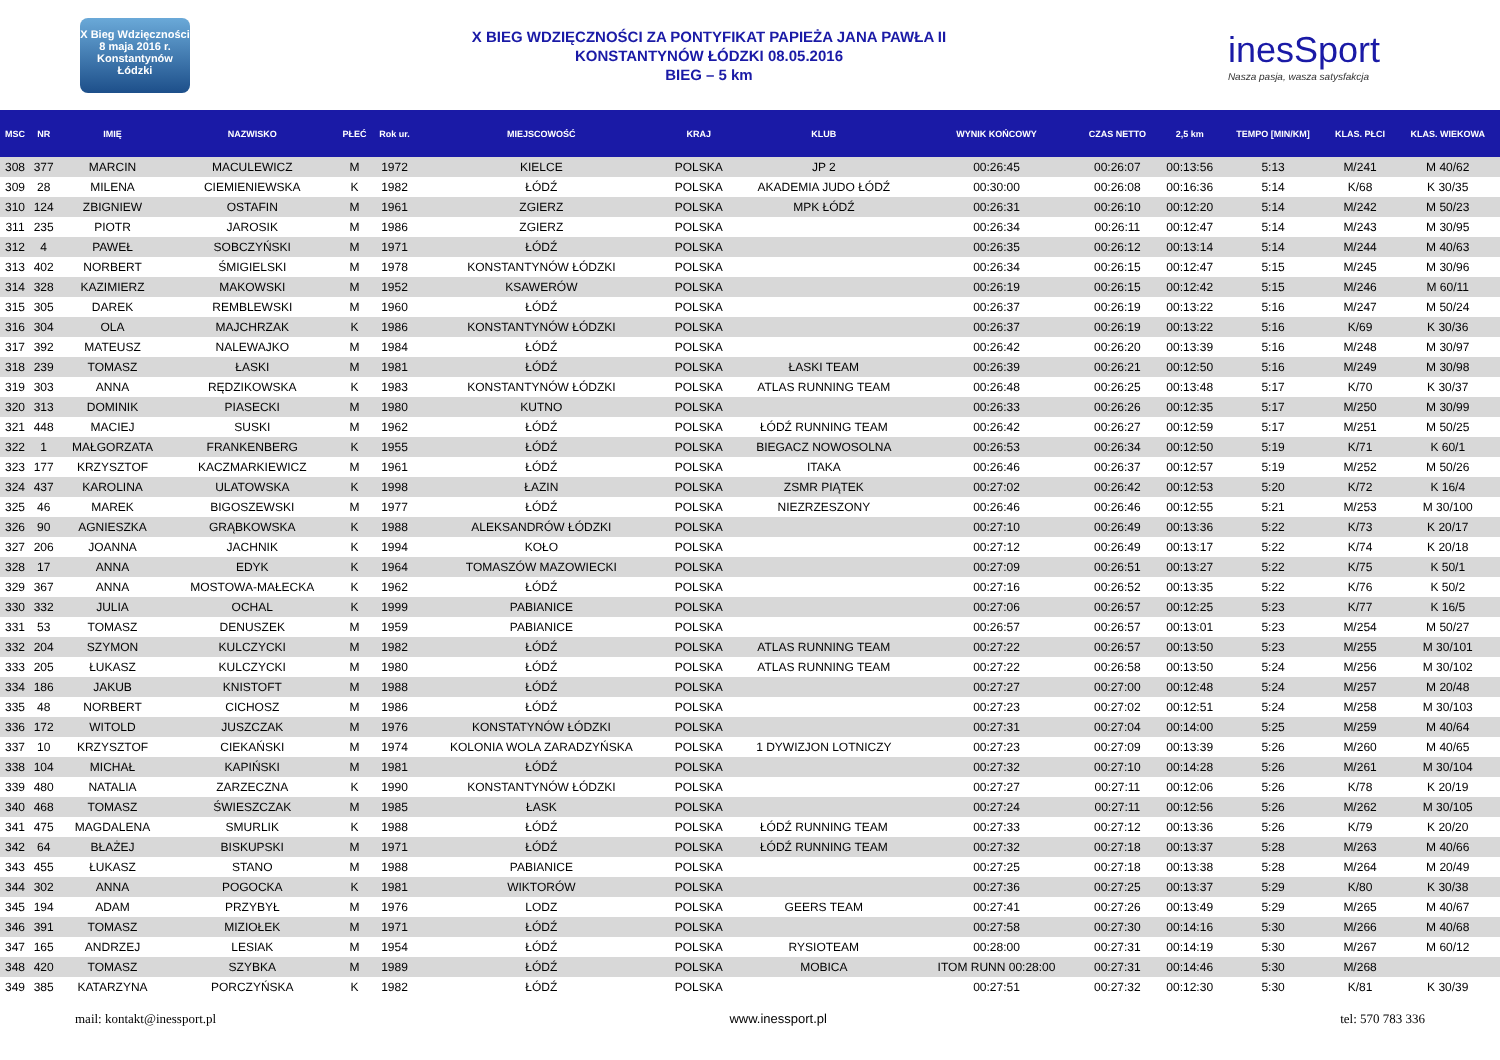X Bieg Wdzięczności
8 maja 2016 r.
Konstantynów Łódzki
X BIEG WDZIĘCZNOŚCI ZA PONTYFIKAT PAPIEŻA JANA PAWŁA II
KONSTANTYNÓW ŁÓDZKI 08.05.2016
BIEG – 5 km
inesSport
Nasza pasja, wasza satysfakcja
| MSC | NR | IMIĘ | NAZWISKO | PŁEĆ | Rok ur. | MIEJSCOWOŚĆ | KRAJ | KLUB | WYNIK KOŃCOWY | CZAS NETTO | 2,5 km | TEMPO [MIN/KM] | KLAS. PŁCI | KLAS. WIEKOWA |
| --- | --- | --- | --- | --- | --- | --- | --- | --- | --- | --- | --- | --- | --- | --- |
| 308 | 377 | MARCIN | MACULEWICZ | M | 1972 | KIELCE | POLSKA | JP 2 | 00:26:45 | 00:26:07 | 00:13:56 | 5:13 | M/241 | M 40/62 |
| 309 | 28 | MILENA | CIEMIENIEWSKA | K | 1982 | ŁÓDŹ | POLSKA | AKADEMIA JUDO ŁÓDŹ | 00:30:00 | 00:26:08 | 00:16:36 | 5:14 | K/68 | K 30/35 |
| 310 | 124 | ZBIGNIEW | OSTAFIN | M | 1961 | ZGIERZ | POLSKA | MPK ŁÓDŹ | 00:26:31 | 00:26:10 | 00:12:20 | 5:14 | M/242 | M 50/23 |
| 311 | 235 | PIOTR | JAROSIK | M | 1986 | ZGIERZ | POLSKA | | 00:26:34 | 00:26:11 | 00:12:47 | 5:14 | M/243 | M 30/95 |
| 312 | 4 | PAWEŁ | SOBCZYŃSKI | M | 1971 | ŁÓDŹ | POLSKA | | 00:26:35 | 00:26:12 | 00:13:14 | 5:14 | M/244 | M 40/63 |
| 313 | 402 | NORBERT | ŚMIGIELSKI | M | 1978 | KONSTANTYNÓW ŁÓDZKI | POLSKA | | 00:26:34 | 00:26:15 | 00:12:47 | 5:15 | M/245 | M 30/96 |
| 314 | 328 | KAZIMIERZ | MAKOWSKI | M | 1952 | KSAWERÓW | POLSKA | | 00:26:19 | 00:26:15 | 00:12:42 | 5:15 | M/246 | M 60/11 |
| 315 | 305 | DAREK | REMBLEWSKI | M | 1960 | ŁÓDŹ | POLSKA | | 00:26:37 | 00:26:19 | 00:13:22 | 5:16 | M/247 | M 50/24 |
| 316 | 304 | OLA | MAJCHRZAK | K | 1986 | KONSTANTYNÓW ŁÓDZKI | POLSKA | | 00:26:37 | 00:26:19 | 00:13:22 | 5:16 | K/69 | K 30/36 |
| 317 | 392 | MATEUSZ | NALEWAJKO | M | 1984 | ŁÓDŹ | POLSKA | | 00:26:42 | 00:26:20 | 00:13:39 | 5:16 | M/248 | M 30/97 |
| 318 | 239 | TOMASZ | ŁASKI | M | 1981 | ŁÓDŹ | POLSKA | ŁASKI TEAM | 00:26:39 | 00:26:21 | 00:12:50 | 5:16 | M/249 | M 30/98 |
| 319 | 303 | ANNA | RĘDZIKOWSKA | K | 1983 | KONSTANTYNÓW ŁÓDZKI | POLSKA | ATLAS RUNNING TEAM | 00:26:48 | 00:26:25 | 00:13:48 | 5:17 | K/70 | K 30/37 |
| 320 | 313 | DOMINIK | PIASECKI | M | 1980 | KUTNO | POLSKA | | 00:26:33 | 00:26:26 | 00:12:35 | 5:17 | M/250 | M 30/99 |
| 321 | 448 | MACIEJ | SUSKI | M | 1962 | ŁÓDŹ | POLSKA | ŁÓDŹ RUNNING TEAM | 00:26:42 | 00:26:27 | 00:12:59 | 5:17 | M/251 | M 50/25 |
| 322 | 1 | MAŁGORZATA | FRANKENBERG | K | 1955 | ŁÓDŹ | POLSKA | BIEGACZ NOWOSOLNA | 00:26:53 | 00:26:34 | 00:12:50 | 5:19 | K/71 | K 60/1 |
| 323 | 177 | KRZYSZTOF | KACZMARKIEWICZ | M | 1961 | ŁÓDŹ | POLSKA | ITAKA | 00:26:46 | 00:26:37 | 00:12:57 | 5:19 | M/252 | M 50/26 |
| 324 | 437 | KAROLINA | ULATOWSKA | K | 1998 | ŁAZIN | POLSKA | ZSMR PIĄTEK | 00:27:02 | 00:26:42 | 00:12:53 | 5:20 | K/72 | K 16/4 |
| 325 | 46 | MAREK | BIGOSZEWSKI | M | 1977 | ŁÓDŹ | POLSKA | NIEZRZESZONY | 00:26:46 | 00:26:46 | 00:12:55 | 5:21 | M/253 | M 30/100 |
| 326 | 90 | AGNIESZKA | GRĄBKOWSKA | K | 1988 | ALEKSANDRÓW ŁÓDZKI | POLSKA | | 00:27:10 | 00:26:49 | 00:13:36 | 5:22 | K/73 | K 20/17 |
| 327 | 206 | JOANNA | JACHNIK | K | 1994 | KOŁO | POLSKA | | 00:27:12 | 00:26:49 | 00:13:17 | 5:22 | K/74 | K 20/18 |
| 328 | 17 | ANNA | EDYK | K | 1964 | TOMASZÓW MAZOWIECKI | POLSKA | | 00:27:09 | 00:26:51 | 00:13:27 | 5:22 | K/75 | K 50/1 |
| 329 | 367 | ANNA | MOSTOWA-MAŁECKA | K | 1962 | ŁÓDŹ | POLSKA | | 00:27:16 | 00:26:52 | 00:13:35 | 5:22 | K/76 | K 50/2 |
| 330 | 332 | JULIA | OCHAL | K | 1999 | PABIANICE | POLSKA | | 00:27:06 | 00:26:57 | 00:12:25 | 5:23 | K/77 | K 16/5 |
| 331 | 53 | TOMASZ | DENUSZEK | M | 1959 | PABIANICE | POLSKA | | 00:26:57 | 00:26:57 | 00:13:01 | 5:23 | M/254 | M 50/27 |
| 332 | 204 | SZYMON | KULCZYCKI | M | 1982 | ŁÓDŹ | POLSKA | ATLAS RUNNING TEAM | 00:27:22 | 00:26:57 | 00:13:50 | 5:23 | M/255 | M 30/101 |
| 333 | 205 | ŁUKASZ | KULCZYCKI | M | 1980 | ŁÓDŹ | POLSKA | ATLAS RUNNING TEAM | 00:27:22 | 00:26:58 | 00:13:50 | 5:24 | M/256 | M 30/102 |
| 334 | 186 | JAKUB | KNISTOFT | M | 1988 | ŁÓDŹ | POLSKA | | 00:27:27 | 00:27:00 | 00:12:48 | 5:24 | M/257 | M 20/48 |
| 335 | 48 | NORBERT | CICHOSZ | M | 1986 | ŁÓDŹ | POLSKA | | 00:27:23 | 00:27:02 | 00:12:51 | 5:24 | M/258 | M 30/103 |
| 336 | 172 | WITOLD | JUSZCZAK | M | 1976 | KONSTATYNÓW ŁÓDZKI | POLSKA | | 00:27:31 | 00:27:04 | 00:14:00 | 5:25 | M/259 | M 40/64 |
| 337 | 10 | KRZYSZTOF | CIEKAŃSKI | M | 1974 | KOLONIA WOLA ZARADZYŃSKA | POLSKA | 1 DYWIZJON LOTNICZY | 00:27:23 | 00:27:09 | 00:13:39 | 5:26 | M/260 | M 40/65 |
| 338 | 104 | MICHAŁ | KAPIŃSKI | M | 1981 | ŁÓDŹ | POLSKA | | 00:27:32 | 00:27:10 | 00:14:28 | 5:26 | M/261 | M 30/104 |
| 339 | 480 | NATALIA | ZARZECZNA | K | 1990 | KONSTANTYNÓW ŁÓDZKI | POLSKA | | 00:27:27 | 00:27:11 | 00:12:06 | 5:26 | K/78 | K 20/19 |
| 340 | 468 | TOMASZ | ŚWIESZCZAK | M | 1985 | ŁASK | POLSKA | | 00:27:24 | 00:27:11 | 00:12:56 | 5:26 | M/262 | M 30/105 |
| 341 | 475 | MAGDALENA | SMURLIK | K | 1988 | ŁÓDŹ | POLSKA | ŁÓDŹ RUNNING TEAM | 00:27:33 | 00:27:12 | 00:13:36 | 5:26 | K/79 | K 20/20 |
| 342 | 64 | BŁAŻEJ | BISKUPSKI | M | 1971 | ŁÓDŹ | POLSKA | ŁÓDŹ RUNNING TEAM | 00:27:32 | 00:27:18 | 00:13:37 | 5:28 | M/263 | M 40/66 |
| 343 | 455 | ŁUKASZ | STANO | M | 1988 | PABIANICE | POLSKA | | 00:27:25 | 00:27:18 | 00:13:38 | 5:28 | M/264 | M 20/49 |
| 344 | 302 | ANNA | POGOCKA | K | 1981 | WIKTORÓW | POLSKA | | 00:27:36 | 00:27:25 | 00:13:37 | 5:29 | K/80 | K 30/38 |
| 345 | 194 | ADAM | PRZYBYŁ | M | 1976 | LODZ | POLSKA | GEERS TEAM | 00:27:41 | 00:27:26 | 00:13:49 | 5:29 | M/265 | M 40/67 |
| 346 | 391 | TOMASZ | MIZIOŁEK | M | 1971 | ŁÓDŹ | POLSKA | | 00:27:58 | 00:27:30 | 00:14:16 | 5:30 | M/266 | M 40/68 |
| 347 | 165 | ANDRZEJ | LESIAK | M | 1954 | ŁÓDŹ | POLSKA | RYSIOTEAM | 00:28:00 | 00:27:31 | 00:14:19 | 5:30 | M/267 | M 60/12 |
| 348 | 420 | TOMASZ | SZYBKA | M | 1989 | ŁÓDŹ | POLSKA | MOBICA | ITOM RUNN 00:28:00 | 00:27:31 | 00:14:46 | 5:30 | M/268 | |
| 349 | 385 | KATARZYNA | PORCZYŃSKA | K | 1982 | ŁÓDŹ | POLSKA | | 00:27:51 | 00:27:32 | 00:12:30 | 5:30 | K/81 | K 30/39 |
mail: kontakt@inessport.pl www.inessport.pl tel: 570 783 336